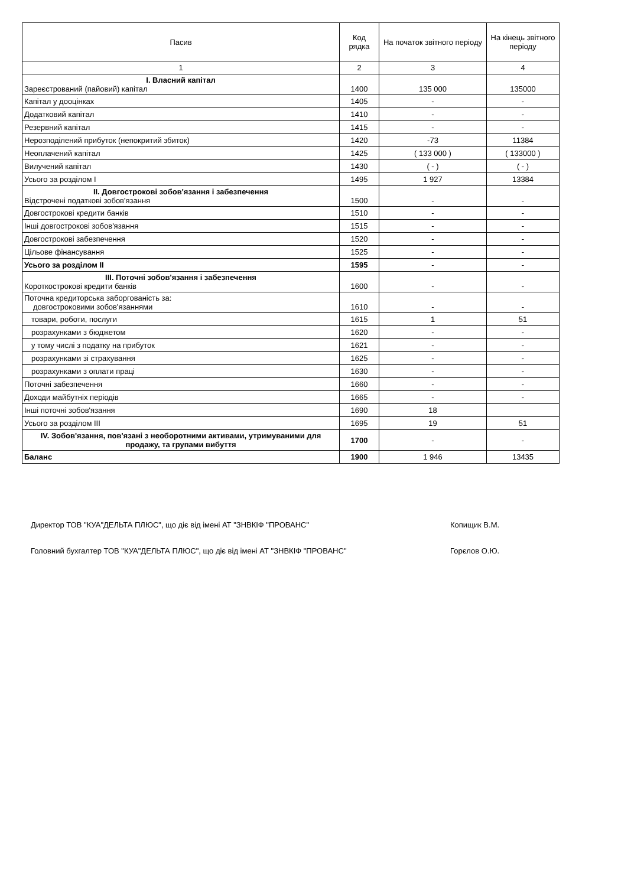| Пасив | Код рядка | На початок звітного періоду | На кінець звітного періоду |
| --- | --- | --- | --- |
| 1 | 2 | 3 | 4 |
| I. Власний капітал Зареєстрований (пайовий) капітал | 1400 | 135 000 | 135000 |
| Капітал у дооцінках | 1405 | - | - |
| Додатковий капітал | 1410 | - | - |
| Резервний капітал | 1415 | - | - |
| Нерозподілений прибуток (непокритий збиток) | 1420 | -73 | 11384 |
| Неоплачений капітал | 1425 | ( 133 000 ) | ( 133000 ) |
| Вилучений капітал | 1430 | ( - ) | ( - ) |
| Усього за розділом I | 1495 | 1 927 | 13384 |
| II. Довгострокові зобов'язання і забезпечення Відстрочені податкові зобов'язання | 1500 | - | - |
| Довгострокові кредити банків | 1510 | - | - |
| Інші довгострокові зобов'язання | 1515 | - | - |
| Довгострокові забезпечення | 1520 | - | - |
| Цільове фінансування | 1525 | - | - |
| Усього за розділом II | 1595 | - | - |
| III. Поточні зобов'язання і забезпечення Короткострокові кредити банків | 1600 | - | - |
| Поточна кредиторська заборгованість за: довгостроковими зобов'язаннями | 1610 | - | - |
| товари, роботи, послуги | 1615 | 1 | 51 |
| розрахунками з бюджетом | 1620 | - | - |
| у тому числі з податку на прибуток | 1621 | - | - |
| розрахунками зі страхування | 1625 | - | - |
| розрахунками з оплати праці | 1630 | - | - |
| Поточні забезпечення | 1660 | - | - |
| Доходи майбутніх періодів | 1665 | - | - |
| Інші поточні зобов'язання | 1690 | 18 | |
| Усього за розділом III | 1695 | 19 | 51 |
| IV. Зобов'язання, пов'язані з необоротними активами, утримуваними для продажу, та групами вибуття | 1700 | - | - |
| Баланс | 1900 | 1 946 | 13435 |
Директор ТОВ "КУА"ДЕЛЬТА ПЛЮС", що діє від імені АТ "ЗНВКІФ "ПРОВАНС" Копищик В.М.
Головний бухгалтер ТОВ "КУА"ДЕЛЬТА ПЛЮС", що діє від імені АТ "ЗНВКІФ "ПРОВАНС" Горєлов О.Ю.